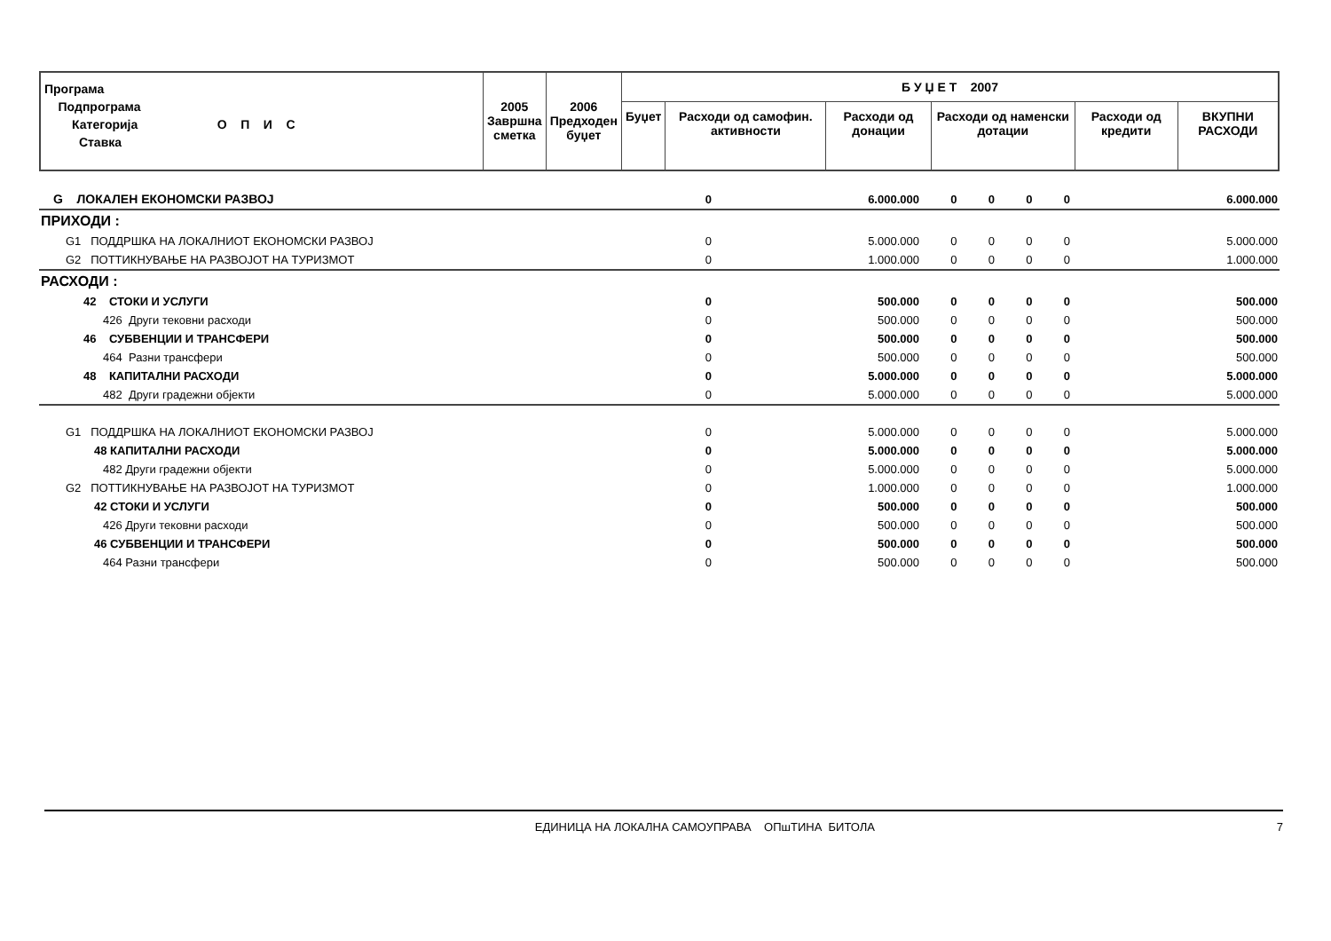| Програма Подпрограма Категорија О П И С Ставка | 2005 Завршна сметка | 2006 Предходен буџет | Б У Џ Е Т 2007 | | | | | |
| --- | --- | --- | --- | --- | --- | --- | --- | --- |
| | | | Буџет | Расходи од самофин. активности | Расходи од донации | Расходи од наменски дотации | Расходи од кредити | ВКУПНИ РАСХОДИ |
| G ЛОКАЛЕН ЕКОНОМСКИ РАЗВОЈ | 0 | 6.000.000 | 0 | 0 | 0 | 0 | 6.000.000 |
| ПРИХОДИ : | | | | | | | |
| G1 ПОДДРШКА НА ЛОКАЛНИОТ ЕКОНОМСКИ РАЗВОЈ | 0 | 5.000.000 | 0 | 0 | 0 | 0 | 5.000.000 |
| G2 ПОТТИКНУВАЊЕ НА РАЗВОЈОТ НА ТУРИЗМОТ | 0 | 1.000.000 | 0 | 0 | 0 | 0 | 1.000.000 |
| РАСХОДИ : | | | | | | | |
| 42 СТОКИ И УСЛУГИ | 0 | 500.000 | 0 | 0 | 0 | 0 | 500.000 |
| 426 Други тековни расходи | 0 | 500.000 | 0 | 0 | 0 | 0 | 500.000 |
| 46 СУБВЕНЦИИ И ТРАНСФЕРИ | 0 | 500.000 | 0 | 0 | 0 | 0 | 500.000 |
| 464 Разни трансфери | 0 | 500.000 | 0 | 0 | 0 | 0 | 500.000 |
| 48 КАПИТАЛНИ РАСХОДИ | 0 | 5.000.000 | 0 | 0 | 0 | 0 | 5.000.000 |
| 482 Други градежни објекти | 0 | 5.000.000 | 0 | 0 | 0 | 0 | 5.000.000 |
| G1 ПОДДРШКА НА ЛОКАЛНИОТ ЕКОНОМСКИ РАЗВОЈ | 0 | 5.000.000 | 0 | 0 | 0 | 0 | 5.000.000 |
| 48 КАПИТАЛНИ РАСХОДИ | 0 | 5.000.000 | 0 | 0 | 0 | 0 | 5.000.000 |
| 482 Други градежни објекти | 0 | 5.000.000 | 0 | 0 | 0 | 0 | 5.000.000 |
| G2 ПОТТИКНУВАЊЕ НА РАЗВОЈОТ НА ТУРИЗМОТ | 0 | 1.000.000 | 0 | 0 | 0 | 0 | 1.000.000 |
| 42 СТОКИ И УСЛУГИ | 0 | 500.000 | 0 | 0 | 0 | 0 | 500.000 |
| 426 Други тековни расходи | 0 | 500.000 | 0 | 0 | 0 | 0 | 500.000 |
| 46 СУБВЕНЦИИ И ТРАНСФЕРИ | 0 | 500.000 | 0 | 0 | 0 | 0 | 500.000 |
| 464 Разни трансфери | 0 | 500.000 | 0 | 0 | 0 | 0 | 500.000 |
ЕДИНИЦА НА ЛОКАЛНА САМОУПРАВА ОПшТИНА БИТОЛА 7